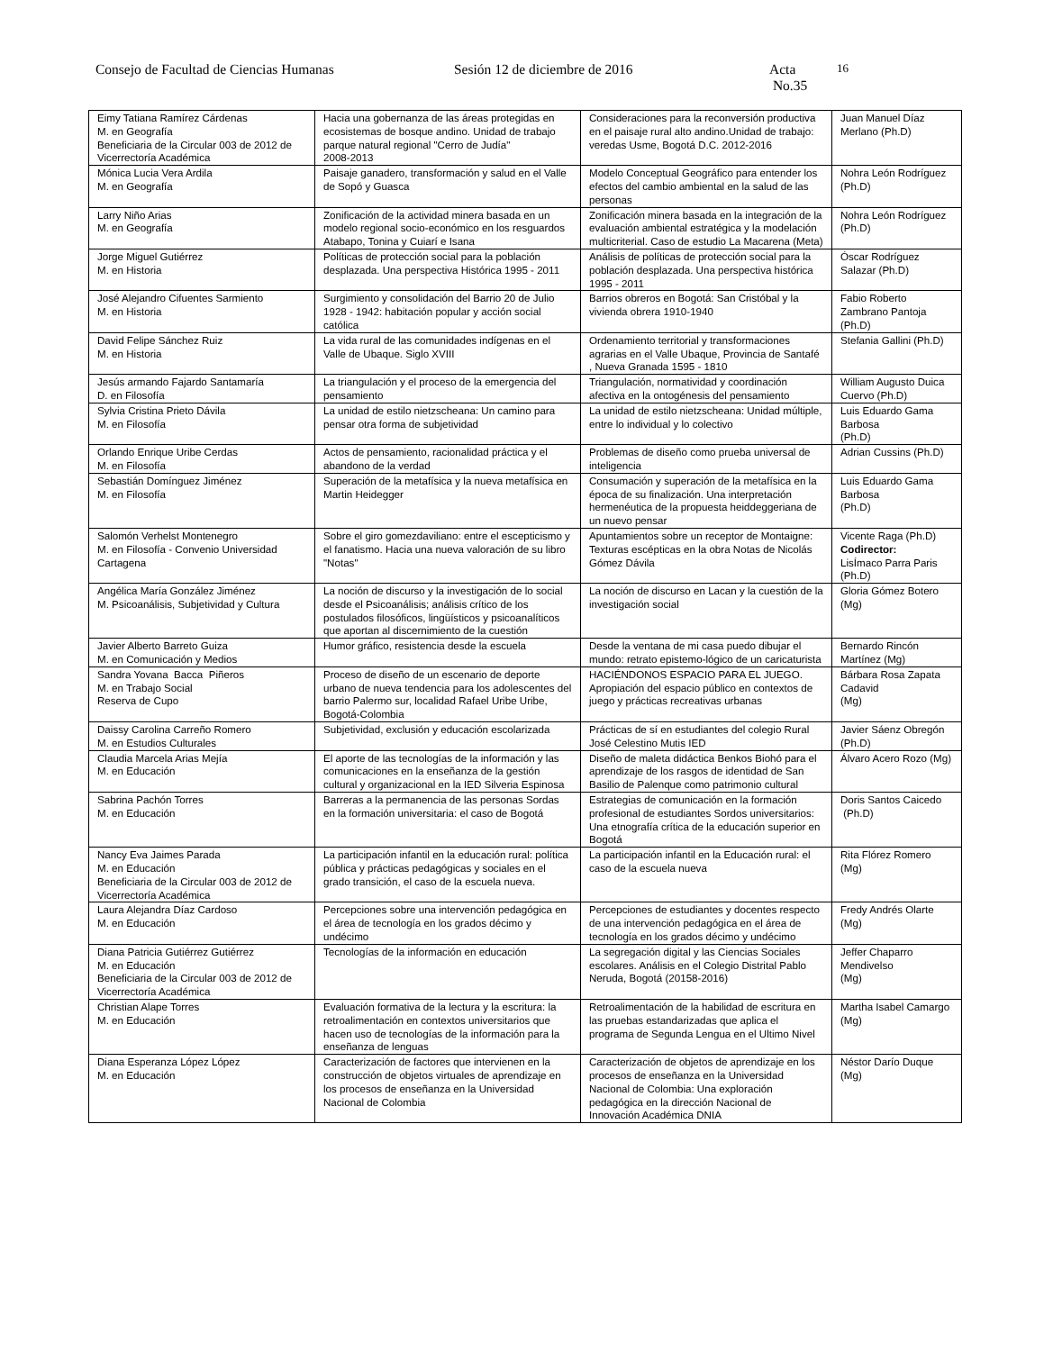Consejo de Facultad de Ciencias Humanas Sesión 12 de diciembre de 2016 Acta No.35 16
| Eimy Tatiana Ramírez Cárdenas M. en Geografía Beneficiaria de la Circular 003 de 2012 de Vicerrectoría Académica | Hacia una gobernanza de las áreas protegidas en ecosistemas de bosque andino. Unidad de trabajo parque natural regional "Cerro de Judía" 2008-2013 | Consideraciones para la reconversión productiva en el paisaje rural alto andino.Unidad de trabajo: veredas Usme, Bogotá D.C. 2012-2016 | Juan Manuel Díaz Merlano (Ph.D) |
| Mónica Lucia Vera Ardila M. en Geografía | Paisaje ganadero, transformación y salud en el Valle de Sopó y Guasca | Modelo Conceptual Geográfico para entender los efectos del cambio ambiental en la salud de las personas | Nohra León Rodríguez (Ph.D) |
| Larry Niño Arias M. en Geografía | Zonificación de la actividad minera basada en un modelo regional socio-económico en los resguardos Atabapo, Tonina y Cuiarí e Isana | Zonificación minera basada en la integración de la evaluación ambiental estratégica y la modelación multicriterial. Caso de estudio La Macarena (Meta) | Nohra León Rodríguez (Ph.D) |
| Jorge Miguel Gutiérrez M. en Historia | Políticas de protección social para la población desplazada. Una perspectiva Histórica 1995 - 2011 | Análisis de políticas de protección social para la población desplazada. Una perspectiva histórica 1995 - 2011 | Óscar Rodríguez Salazar (Ph.D) |
| José Alejandro Cifuentes Sarmiento M. en Historia | Surgimiento y consolidación del Barrio 20 de Julio 1928 - 1942: habitación popular y acción social católica | Barrios obreros en Bogotá: San Cristóbal y la vivienda obrera 1910-1940 | Fabio Roberto Zambrano Pantoja (Ph.D) |
| David Felipe Sánchez Ruiz M. en Historia | La vida rural de las comunidades indígenas en el Valle de Ubaque. Siglo XVIII | Ordenamiento territorial y transformaciones agrarias en el Valle Ubaque, Provincia de Santafé , Nueva Granada 1595 - 1810 | Stefania Gallini (Ph.D) |
| Jesús armando Fajardo Santamaría D. en Filosofía | La triangulación y el proceso de la emergencia del pensamiento | Triangulación, normatividad y coordinación afectiva en la ontogénesis del pensamiento | William Augusto Duica Cuervo (Ph.D) |
| Sylvia Cristina Prieto Dávila M. en Filosofía | La unidad de estilo nietzscheana: Un camino para pensar otra forma de subjetividad | La unidad de estilo nietzscheana: Unidad múltiple, entre lo individual y lo colectivo | Luis Eduardo Gama Barbosa (Ph.D) |
| Orlando Enrique Uribe Cerdas M. en Filosofía | Actos de pensamiento, racionalidad práctica y el abandono de la verdad | Problemas de diseño como prueba universal de inteligencia | Adrian Cussins (Ph.D) |
| Sebastián Domínguez Jiménez M. en Filosofía | Superación de la metafísica y la nueva metafísica en Martin Heidegger | Consumación y superación de la metafísica en la época de su finalización. Una interpretación hermenéutica de la propuesta heiddeggeriana de un nuevo pensar | Luis Eduardo Gama Barbosa (Ph.D) |
| Salomón Verhelst Montenegro M. en Filosofía - Convenio Universidad Cartagena | Sobre el giro gomezdaviliano: entre el escepticismo y el fanatismo. Hacia una nueva valoración de su libro "Notas" | Apuntamientos sobre un receptor de Montaigne: Texturas escépticas en la obra Notas de Nicolás Gómez Dávila | Vicente Raga (Ph.D) Codirector: LisÍmaco Parra Paris (Ph.D) |
| Angélica María González Jiménez M. Psicoanálisis, Subjetividad y Cultura | La noción de discurso y la investigación de lo social desde el Psicoanálisis; análisis crítico de los postulados filosóficos, lingüísticos y psicoanalíticos que aportan al discernimiento de la cuestión | La noción de discurso en Lacan y la cuestión de la investigación social | Gloria Gómez Botero (Mg) |
| Javier Alberto Barreto Guiza M. en Comunicación y Medios | Humor gráfico, resistencia desde la escuela | Desde la ventana de mi casa puedo dibujar el mundo: retrato epistemo-lógico de un caricaturista | Bernardo Rincón Martínez (Mg) |
| Sandra Yovana Bacca Piñeros M. en Trabajo Social Reserva de Cupo | Proceso de diseño de un escenario de deporte urbano de nueva tendencia para los adolescentes del barrio Palermo sur, localidad Rafael Uribe Uribe, Bogotá-Colombia | HACIÉNDONOS ESPACIO PARA EL JUEGO. Apropiación del espacio público en contextos de juego y prácticas recreativas urbanas | Bárbara Rosa Zapata Cadavid (Mg) |
| Daissy Carolina Carreño Romero M. en Estudios Culturales | Subjetividad, exclusión y educación escolarizada | Prácticas de sí en estudiantes del colegio Rural José Celestino Mutis IED | Javier Sáenz Obregón (Ph.D) |
| Claudia Marcela Arias Mejía M. en Educación | El aporte de las tecnologías de la información y las comunicaciones en la enseñanza de la gestión cultural y organizacional en la IED Silveria Espinosa | Diseño de maleta didáctica Benkos Biohó para el aprendizaje de los rasgos de identidad de San Basilio de Palenque como patrimonio cultural | Álvaro Acero Rozo (Mg) |
| Sabrina Pachón Torres M. en Educación | Barreras a la permanencia de las personas Sordas en la formación universitaria: el caso de Bogotá | Estrategias de comunicación en la formación profesional de estudiantes Sordos universitarios: Una etnografía crítica de la educación superior en Bogotá | Doris Santos Caicedo (Ph.D) |
| Nancy Eva Jaimes Parada M. en Educación Beneficiaria de la Circular 003 de 2012 de Vicerrectoría Académica | La participación infantil en la educación rural: política pública y prácticas pedagógicas y sociales en el grado transición, el caso de la escuela nueva. | La participación infantil en la Educación rural: el caso de la escuela nueva | Rita Flórez Romero (Mg) |
| Laura Alejandra Díaz Cardoso M. en Educación | Percepciones sobre una intervención pedagógica en el área de tecnología en los grados décimo y undécimo | Percepciones de estudiantes y docentes respecto de una intervención pedagógica en el área de tecnología en los grados décimo y undécimo | Fredy Andrés Olarte (Mg) |
| Diana Patricia Gutiérrez Gutiérrez M. en Educación Beneficiaria de la Circular 003 de 2012 de Vicerrectoría Académica | Tecnologías de la información en educación | La segregación digital y las Ciencias Sociales escolares. Análisis en el Colegio Distrital Pablo Neruda, Bogotá (20158-2016) | Jeffer Chaparro Mendivelso (Mg) |
| Christian Alape Torres M. en Educación | Evaluación formativa de la lectura y la escritura: la retroalimentación en contextos universitarios que hacen uso de tecnologías de la información para la enseñanza de lenguas | Retroalimentación de la habilidad de escritura en las pruebas estandarizadas que aplica el programa de Segunda Lengua en el Ultimo Nivel | Martha Isabel Camargo (Mg) |
| Diana Esperanza López López M. en Educación | Caracterización de factores que intervienen en la construcción de objetos virtuales de aprendizaje en los procesos de enseñanza en la Universidad Nacional de Colombia | Caracterización de objetos de aprendizaje en los procesos de enseñanza en la Universidad Nacional de Colombia: Una exploración pedagógica en la dirección Nacional de Innovación Académica DNIA | Néstor Darío Duque (Mg) |